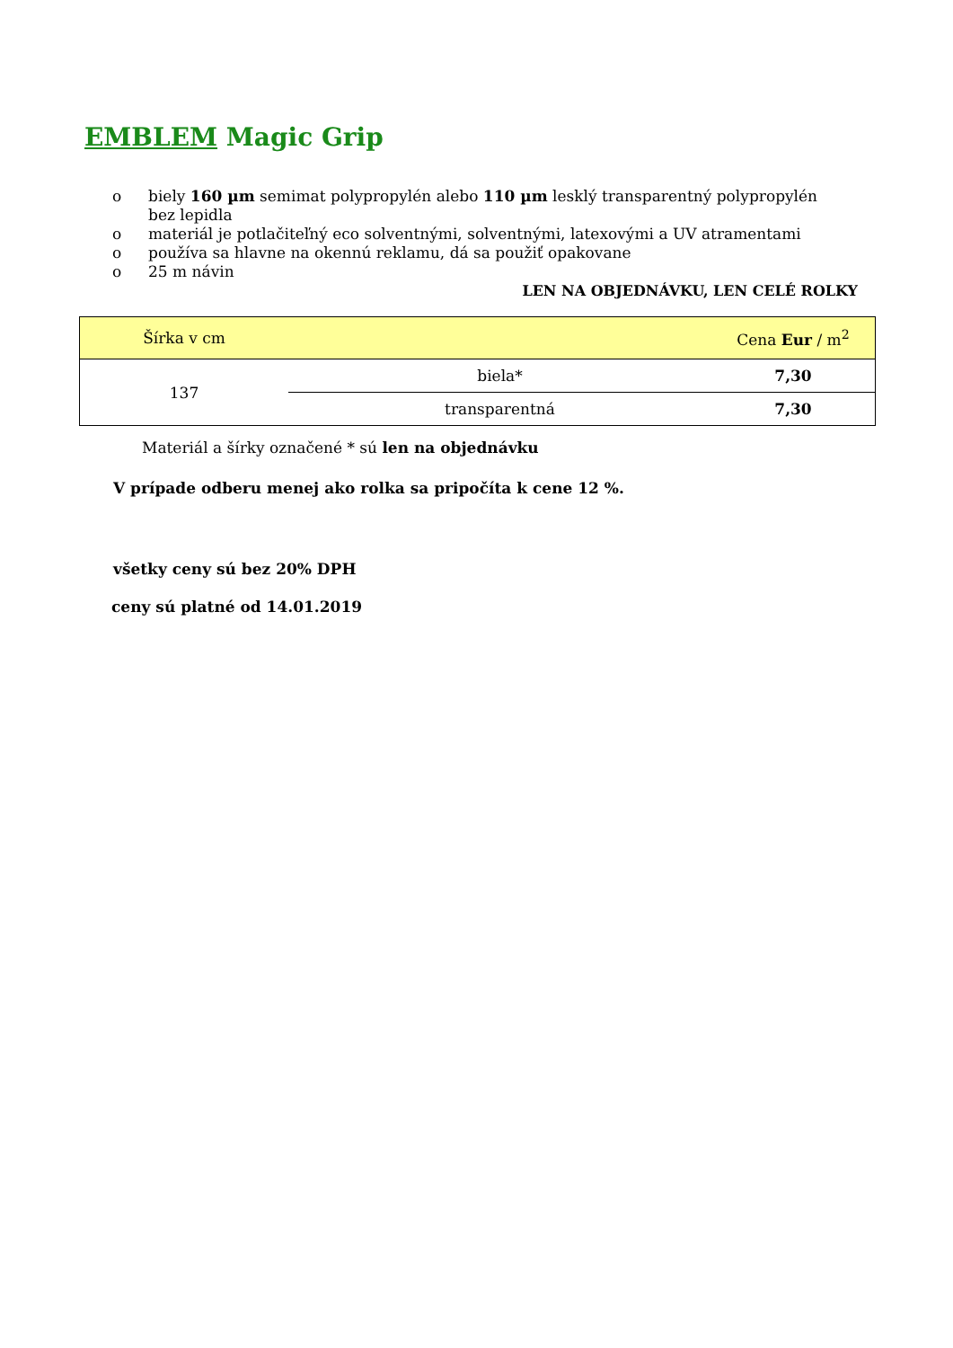EMBLEM Magic Grip
o biely 160 µm semimat polypropylén alebo 110 µm lesklý transparentný polypropylén bez lepidla
o materiál je potlačiteľný eco solventnými, solventnými, latexovými a UV atramentami
o používa sa hlavne na okennú reklamu, dá sa použiť opakovane
o 25 m návin
LEN NA OBJEDNÁVKU, LEN CELÉ ROLKY
| Šírka v cm | | Cena Eur / m<sup>2</sup> |
| --- | --- | --- |
| 137 | biela* | 7,30 |
| | transparentná | 7,30 |
Materiál a šírky označené * sú len na objednávku
V prípade odberu menej ako rolka sa pripočíta k cene 12 %.
všetky ceny sú bez 20% DPH
ceny sú platné od 14.01.2019